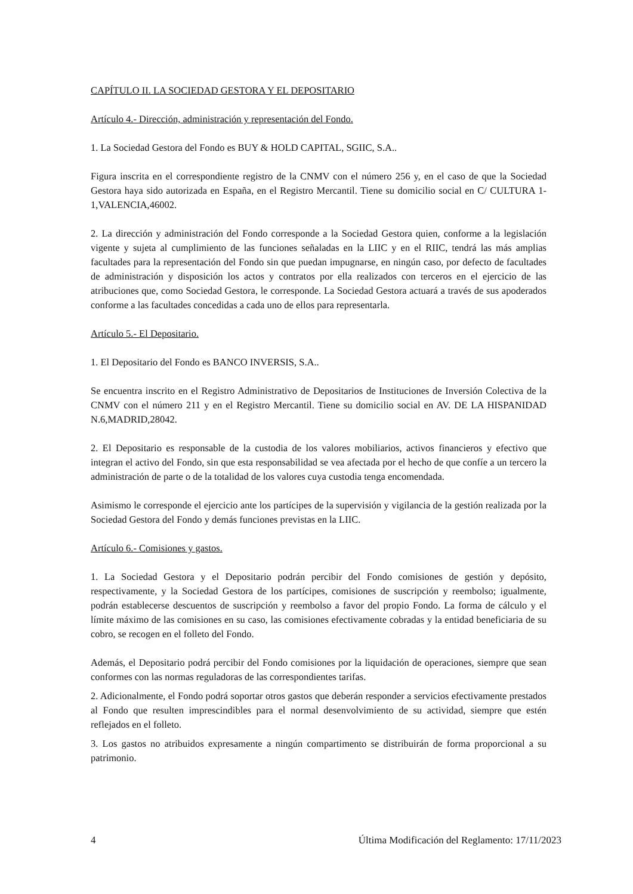CAPÍTULO II. LA SOCIEDAD GESTORA Y EL DEPOSITARIO
Artículo 4.- Dirección, administración y representación del Fondo.
1. La Sociedad Gestora del Fondo es BUY & HOLD CAPITAL, SGIIC, S.A..
Figura inscrita en el correspondiente registro de la CNMV con el número 256 y, en el caso de que la Sociedad Gestora haya sido autorizada en España, en el Registro Mercantil. Tiene su domicilio social en C/ CULTURA 1-1,VALENCIA,46002.
2. La dirección y administración del Fondo corresponde a la Sociedad Gestora quien, conforme a la legislación vigente y sujeta al cumplimiento de las funciones señaladas en la LIIC y en el RIIC, tendrá las más amplias facultades para la representación del Fondo sin que puedan impugnarse, en ningún caso, por defecto de facultades de administración y disposición los actos y contratos por ella realizados con terceros en el ejercicio de las atribuciones que, como Sociedad Gestora, le corresponde. La Sociedad Gestora actuará a través de sus apoderados conforme a las facultades concedidas a cada uno de ellos para representarla.
Artículo 5.- El Depositario.
1. El Depositario del Fondo es BANCO INVERSIS, S.A..
Se encuentra inscrito en el Registro Administrativo de Depositarios de Instituciones de Inversión Colectiva de la CNMV con el número 211 y en el Registro Mercantil. Tiene su domicilio social en AV. DE LA HISPANIDAD N.6,MADRID,28042.
2. El Depositario es responsable de la custodia de los valores mobiliarios, activos financieros y efectivo que integran el activo del Fondo, sin que esta responsabilidad se vea afectada por el hecho de que confíe a un tercero la administración de parte o de la totalidad de los valores cuya custodia tenga encomendada.
Asimismo le corresponde el ejercicio ante los partícipes de la supervisión y vigilancia de la gestión realizada por la Sociedad Gestora del Fondo y demás funciones previstas en la LIIC.
Artículo 6.- Comisiones y gastos.
1. La Sociedad Gestora y el Depositario podrán percibir del Fondo comisiones de gestión y depósito, respectivamente, y la Sociedad Gestora de los partícipes, comisiones de suscripción y reembolso; igualmente, podrán establecerse descuentos de suscripción y reembolso a favor del propio Fondo. La forma de cálculo y el límite máximo de las comisiones en su caso, las comisiones efectivamente cobradas y la entidad beneficiaria de su cobro, se recogen en el folleto del Fondo.
Además, el Depositario podrá percibir del Fondo comisiones por la liquidación de operaciones, siempre que sean conformes con las normas reguladoras de las correspondientes tarifas.
2. Adicionalmente, el Fondo podrá soportar otros gastos que deberán responder a servicios efectivamente prestados al Fondo que resulten imprescindibles para el normal desenvolvimiento de su actividad, siempre que estén reflejados en el folleto.
3. Los gastos no atribuidos expresamente a ningún compartimento se distribuirán de forma proporcional a su patrimonio.
4 Última Modificación del Reglamento: 17/11/2023